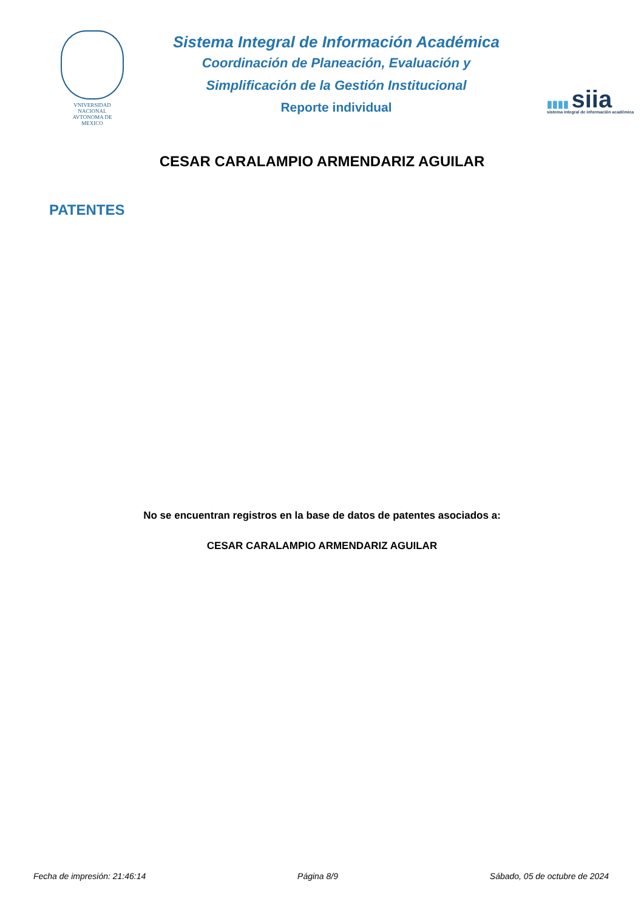VNIVERSIDAD NACIONAL
AVTONOMA DE
MEXICO
Sistema Integral de Información Académica
Coordinación de Planeación, Evaluación y
Simplificación de la Gestión Institucional
Reporte individual
▮▮▮▮ siia
sistema integral de información académica
CESAR CARALAMPIO ARMENDARIZ AGUILAR
PATENTES
No se encuentran registros en la base de datos de patentes asociados a:
CESAR CARALAMPIO ARMENDARIZ AGUILAR
Fecha de impresión: 21:46:14 Página 8/9 Sábado, 05 de octubre de 2024